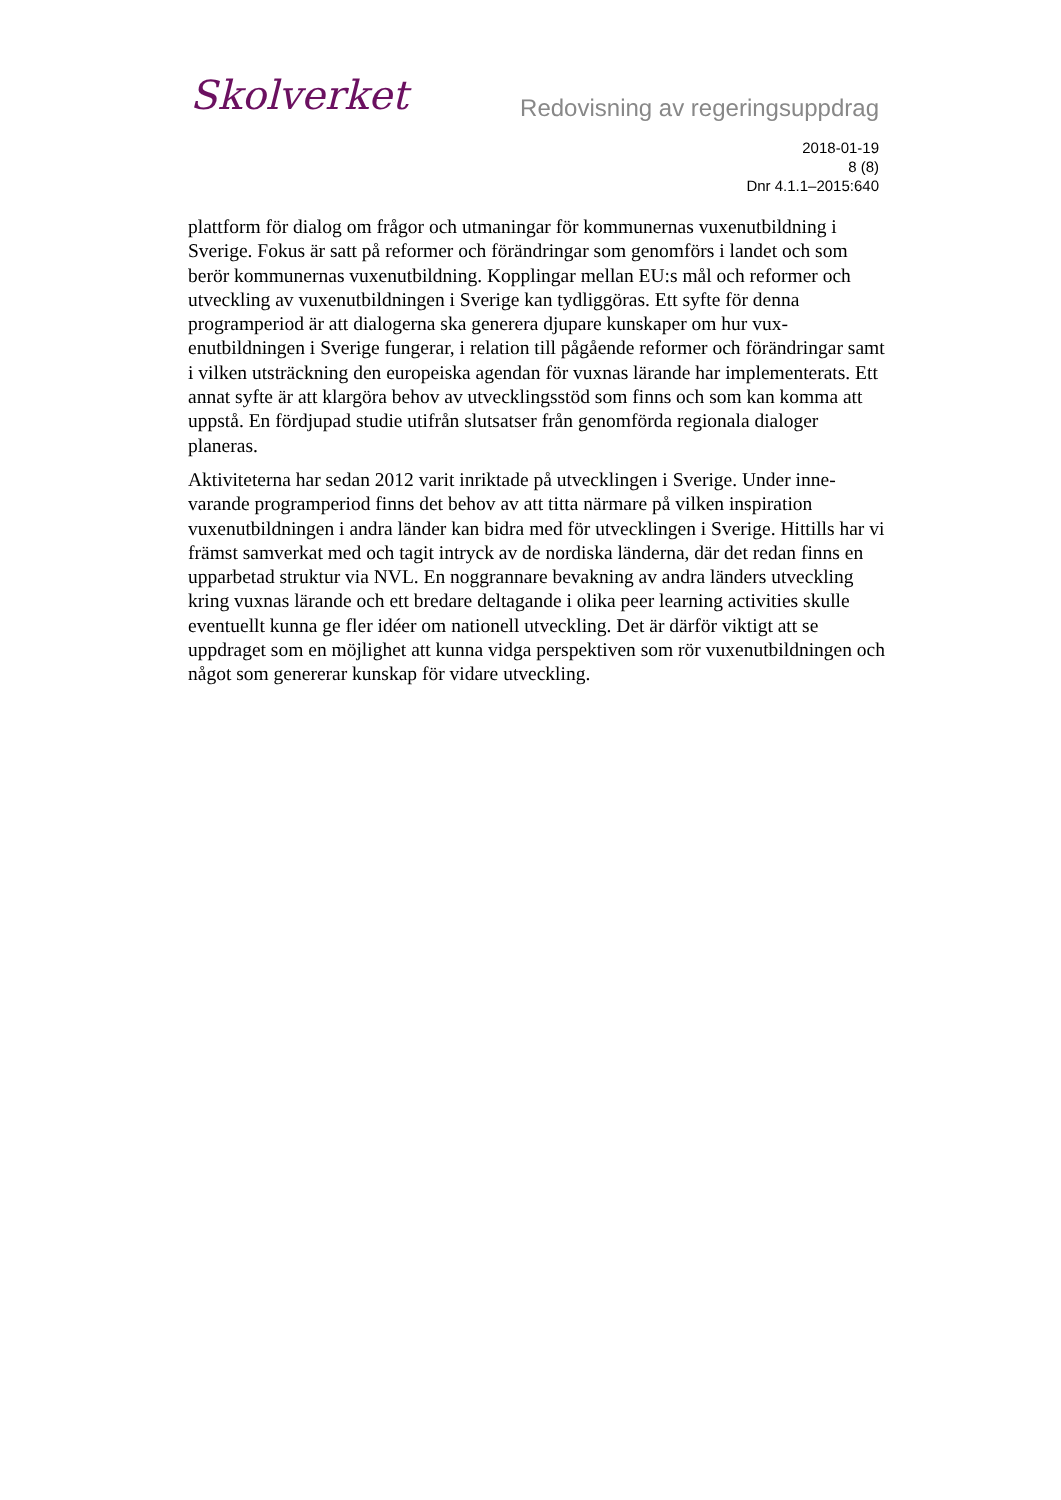Skolverket
Redovisning av regeringsuppdrag
2018-01-19
8 (8)
Dnr 4.1.1–2015:640
plattform för dialog om frågor och utmaningar för kommunernas vuxenutbildning i Sverige. Fokus är satt på reformer och förändringar som genomförs i landet och som berör kommunernas vuxenutbildning. Kopplingar mellan EU:s mål och refor­mer och utveckling av vuxenutbildningen i Sverige kan tydliggöras. Ett syfte för denna programperiod är att dialogerna ska generera djupare kunskaper om hur vux­enutbildningen i Sverige fungerar, i relation till pågående reformer och förändringar samt i vilken utsträckning den europeiska agendan för vuxnas lärande har imple­menterats. Ett annat syfte är att klargöra behov av utvecklingsstöd som finns och som kan komma att uppstå. En fördjupad studie utifrån slutsatser från genomförda regionala dialoger planeras.
Aktiviteterna har sedan 2012 varit inriktade på utvecklingen i Sverige. Under inne­varande programperiod finns det behov av att titta närmare på vilken inspiration vuxenutbildningen i andra länder kan bidra med för utvecklingen i Sverige. Hittills har vi främst samverkat med och tagit intryck av de nordiska länderna, där det re­dan finns en upparbetad struktur via NVL. En noggrannare bevakning av andra länders utveckling kring vuxnas lärande och ett bredare deltagande i olika peer le­arning activities skulle eventuellt kunna ge fler idéer om nationell utveckling. Det är därför viktigt att se uppdraget som en möjlighet att kunna vidga perspektiven som rör vuxenutbildningen och något som genererar kunskap för vidare utveckling.